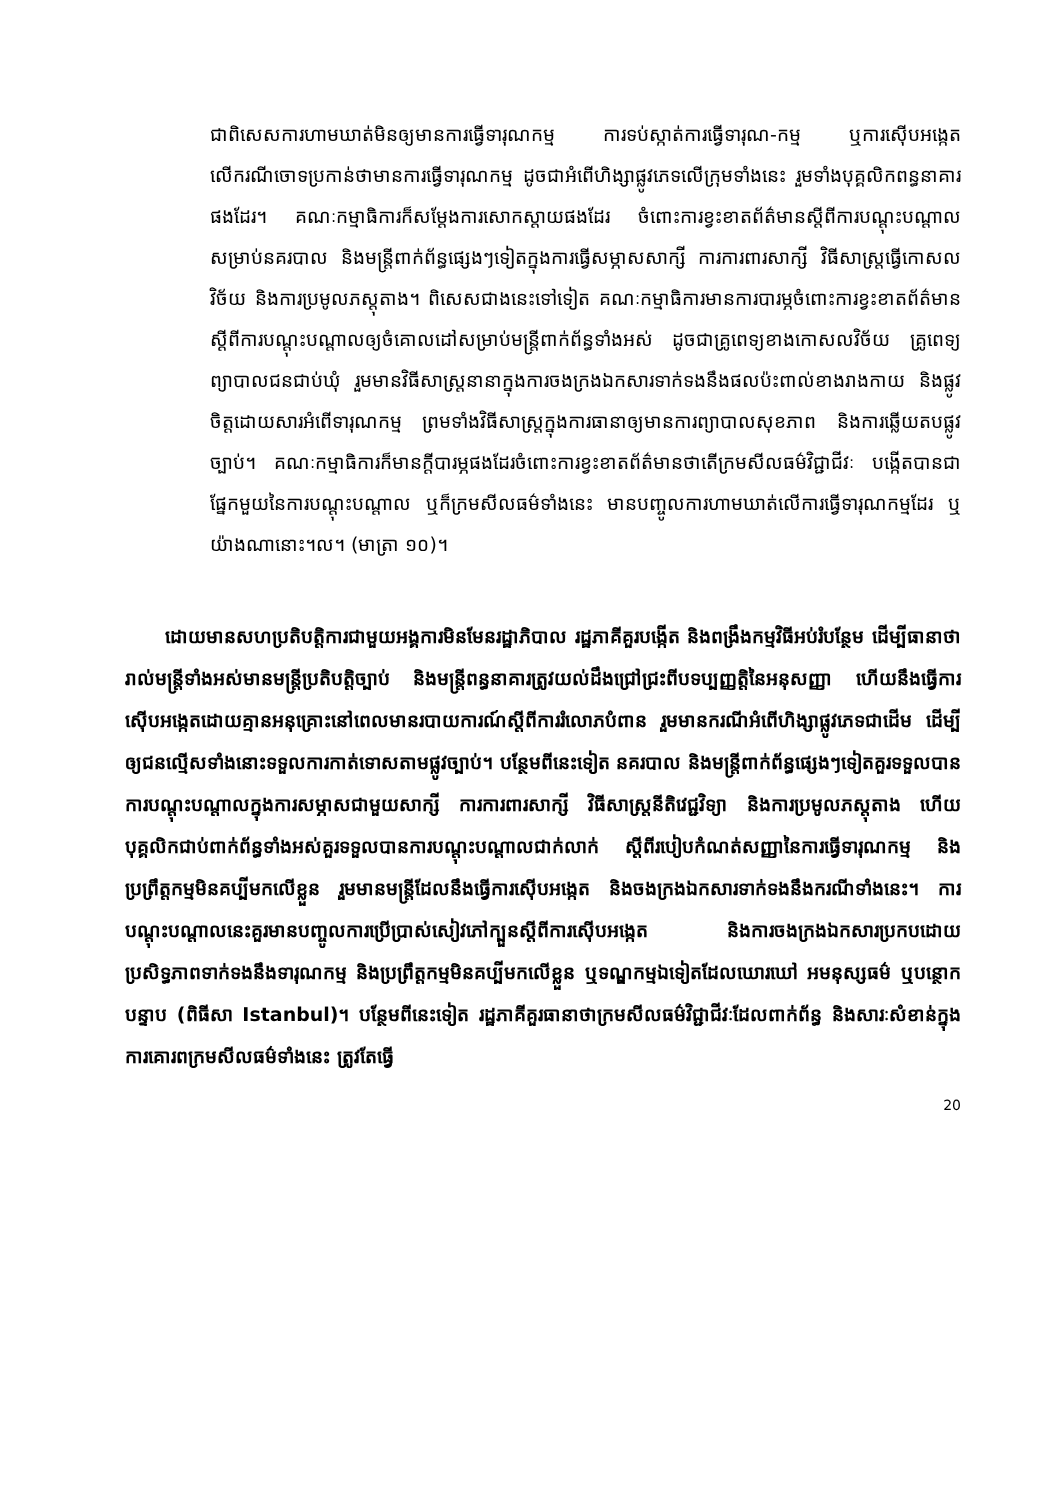ជាពិសេសការហាមឃាត់មិនឲ្យមានការធ្វើទារុណកម្ម ការទប់ស្កាត់ការធ្វើទារុណ-កម្ម ឬការស៊ើបអង្កេតលើករណីចោទប្រកាន់ថាមានការធ្វើទារុណកម្ម ដូចជាអំពើហិង្សាផ្លូវភេទលើក្រុមទាំងនេះ រួមទាំងបុគ្គលិកពន្ធនាគារផងដែរ។ គណៈកម្មាធិការក៏សម្តែងការសោកស្តាយផងដែរ ចំពោះការខ្វះខាតព័ត៌មានស្តីពីការបណ្តុះបណ្តាលសម្រាប់នគរបាល និងមន្ត្រីពាក់ព័ន្ធផ្សេងៗទៀតក្នុងការធ្វើសម្ភាសសាក្សី ការការពារសាក្សី វិធីសាស្ត្រធ្វើកោសលវិច័យ និងការប្រមូលភស្តុតាង។ ពិសេសជាងនេះទៅទៀត គណៈកម្មាធិការមានការបារម្ភចំពោះការខ្វះខាតព័ត៌មាន ស្តីពីការបណ្តុះបណ្តាលឲ្យចំគោលដៅសម្រាប់មន្ត្រីពាក់ព័ន្ធទាំងអស់ ដូចជាគ្រូពេទ្យខាងកោសលវិច័យ គ្រូពេទ្យព្យាបាលជនជាប់ឃុំ រួមមានវិធីសាស្ត្រនានាក្នុងការចងក្រងឯកសារទាក់ទងនឹងផលប៉ះពាល់ខាងរាងកាយ និងផ្លូវចិត្តដោយសារអំពើទារុណកម្ម ព្រមទាំងវិធីសាស្ត្រក្នុងការធានាឲ្យមានការព្យាបាលសុខភាព និងការឆ្លើយតបផ្លូវច្បាប់។ គណៈកម្មាធិការក៏មានក្តីបារម្ភផងដែរចំពោះការខ្វះខាតព័ត៌មានថាតើក្រមសីលធម៌វិជ្ជាជីវៈ បង្កើតបានជាផ្នែកមួយនៃការបណ្តុះបណ្តាល ឬក៏ក្រមសីលធម៌ទាំងនេះ មានបញ្ចូលការហាមឃាត់លើការធ្វើទារុណកម្មដែរ ឬយ៉ាងណានោះ។ល។ (មាត្រា ១០)។
ដោយមានសហប្រតិបត្តិការជាមួយអង្គការមិនមែនរដ្ឋាភិបាល រដ្ឋភាគីគួរបង្កើត និងពង្រឹងកម្មវិធីអប់រំបន្ថែម ដើម្បីធានាថារាល់មន្ត្រីទាំងអស់មានមន្ត្រីប្រតិបត្តិច្បាប់ និងមន្ត្រីពន្ធនាគារត្រូវយល់ដឹងជ្រៅជ្រះពីបទប្បញ្ញត្តិនៃអនុសញ្ញា ហើយនឹងធ្វើការស៊ើបអង្កេតដោយគ្មានអនុគ្រោះនៅពេលមានរបាយការណ៍ស្តីពីការរំលោភបំពាន រួមមានករណីអំពើហិង្សាផ្លូវភេទជាដើម ដើម្បីឲ្យជនល្មើសទាំងនោះទទួលការកាត់ទោសតាមផ្លូវច្បាប់។ បន្ថែមពីនេះទៀត នគរបាល និងមន្ត្រីពាក់ព័ន្ធផ្សេងៗទៀតគួរទទួលបានការបណ្តុះបណ្តាលក្នុងការសម្ភាសជាមួយសាក្សី ការការពារសាក្សី វិធីសាស្ត្រនីតិវេជ្ជវិទ្យា និងការប្រមូលភស្តុតាង ហើយបុគ្គលិកជាប់ពាក់ព័ន្ធទាំងអស់គួរទទួលបានការបណ្តុះបណ្តាលជាក់លាក់ ស្តីពីរបៀបកំណត់សញ្ញានៃការធ្វើទារុណកម្ម និងប្រព្រឹត្តកម្មមិនគប្បីមកលើខ្លួន រួមមានមន្ត្រីដែលនឹងធ្វើការស៊ើបអង្កេត និងចងក្រងឯកសារទាក់ទងនឹងករណីទាំងនេះ។ ការបណ្តុះបណ្តាលនេះគួរមានបញ្ចូលការប្រើប្រាស់សៀវភៅក្បួនស្តីពីការស៊ើបអង្កេត និងការចងក្រងឯកសារប្រកបដោយប្រសិទ្ធភាពទាក់ទងនឹងទារុណកម្ម និងប្រព្រឹត្តកម្មមិនគប្បីមកលើខ្លួន ឬទណ្ឌកម្មឯទៀតដែលឃោរឃៅ អមនុស្សធម៌ ឬបន្ថោកបន្ទាប (ពិធីសា Istanbul)។ បន្ថែមពីនេះទៀត រដ្ឋភាគីគួរធានាថាក្រមសីលធម៌វិជ្ជាជីវៈដែលពាក់ព័ន្ធ និងសារៈសំខាន់ក្នុងការគោរពក្រមសីលធម៌ទាំងនេះ ត្រូវតែធ្វើ
20